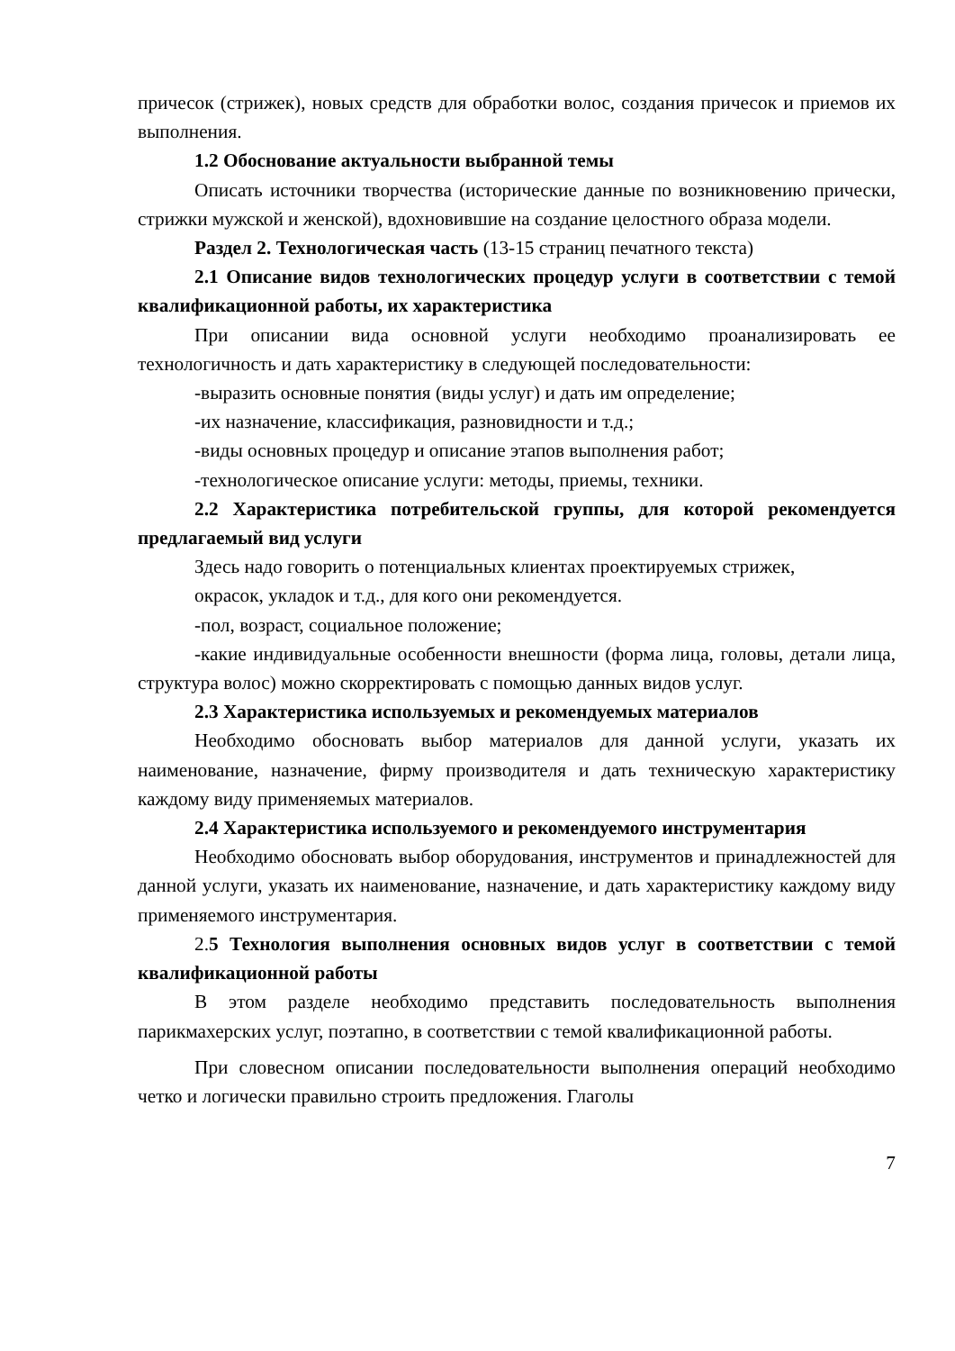причесок (стрижек), новых средств для обработки волос, создания причесок и приемов их выполнения.
1.2 Обоснование актуальности выбранной темы
Описать источники творчества (исторические данные по возникновению прически, стрижки мужской и женской), вдохновившие на создание целостного образа модели.
Раздел 2. Технологическая часть (13-15 страниц печатного текста)
2.1 Описание видов технологических процедур услуги в соответствии с темой квалификационной работы, их характеристика
При описании вида основной услуги необходимо проанализировать ее технологичность и дать характеристику в следующей последовательности:
-выразить основные понятия (виды услуг) и дать им определение;
-их назначение, классификация, разновидности и т.д.;
-виды основных процедур и описание этапов выполнения работ;
-технологическое описание услуги: методы, приемы, техники.
2.2 Характеристика потребительской группы, для которой рекомендуется предлагаемый вид услуги
Здесь надо говорить о потенциальных клиентах проектируемых стрижек,
окрасок, укладок и т.д., для кого они рекомендуется.
-пол, возраст, социальное положение;
-какие индивидуальные особенности внешности (форма лица, головы, детали лица, структура волос) можно скорректировать с помощью данных видов услуг.
2.3 Характеристика используемых и рекомендуемых материалов
Необходимо обосновать выбор материалов для данной услуги, указать их наименование, назначение, фирму производителя и дать техническую характеристику каждому виду применяемых материалов.
2.4 Характеристика используемого и рекомендуемого инструментария
Необходимо обосновать выбор оборудования, инструментов и принадлежностей для данной услуги, указать их наименование, назначение, и дать характеристику каждому виду применяемого инструментария.
2.5 Технология выполнения основных видов услуг в соответствии с темой квалификационной работы
В этом разделе необходимо представить последовательность выполнения парикмахерских услуг, поэтапно, в соответствии с темой квалификационной работы.
При словесном описании последовательности выполнения операций необходимо четко и логически правильно строить предложения. Глаголы
7